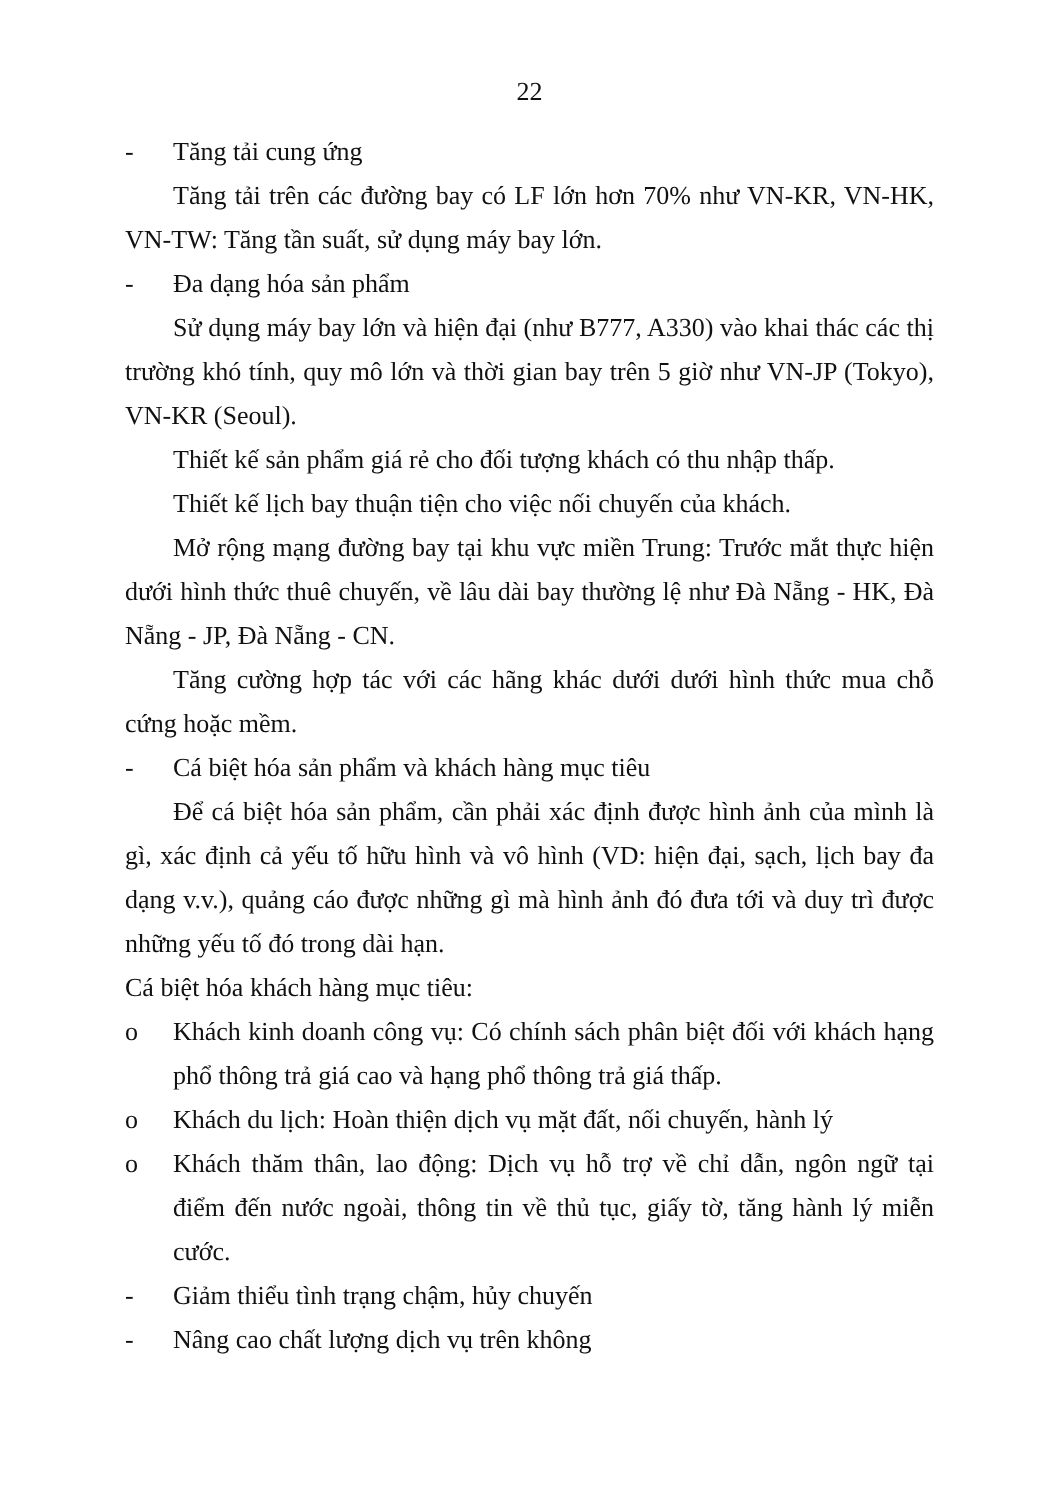22
- Tăng tải cung ứng
Tăng tải trên các đường bay có LF lớn hơn 70% như VN-KR, VN-HK, VN-TW: Tăng tần suất, sử dụng máy bay lớn.
- Đa dạng hóa sản phẩm
Sử dụng máy bay lớn và hiện đại (như B777, A330) vào khai thác các thị trường khó tính, quy mô lớn và thời gian bay trên 5 giờ như VN-JP (Tokyo), VN-KR (Seoul).
Thiết kế sản phẩm giá rẻ cho đối tượng khách có thu nhập thấp.
Thiết kế lịch bay thuận tiện cho việc nối chuyến của khách.
Mở rộng mạng đường bay tại khu vực miền Trung: Trước mắt thực hiện dưới hình thức thuê chuyến, về lâu dài bay thường lệ như Đà Nẵng - HK, Đà Nẵng - JP, Đà Nẵng - CN.
Tăng cường hợp tác với các hãng khác dưới dưới hình thức mua chỗ cứng hoặc mềm.
- Cá biệt hóa sản phẩm và khách hàng mục tiêu
Để cá biệt hóa sản phẩm, cần phải xác định được hình ảnh của mình là gì, xác định cả yếu tố hữu hình và vô hình (VD: hiện đại, sạch, lịch bay đa dạng v.v.), quảng cáo được những gì mà hình ảnh đó đưa tới và duy trì được những yếu tố đó trong dài hạn.
Cá biệt hóa khách hàng mục tiêu:
o Khách kinh doanh công vụ: Có chính sách phân biệt đối với khách hạng phổ thông trả giá cao và hạng phổ thông trả giá thấp.
o Khách du lịch: Hoàn thiện dịch vụ mặt đất, nối chuyến, hành lý
o Khách thăm thân, lao động: Dịch vụ hỗ trợ về chỉ dẫn, ngôn ngữ tại điểm đến nước ngoài, thông tin về thủ tục, giấy tờ, tăng hành lý miễn cước.
- Giảm thiểu tình trạng chậm, hủy chuyến
- Nâng cao chất lượng dịch vụ trên không